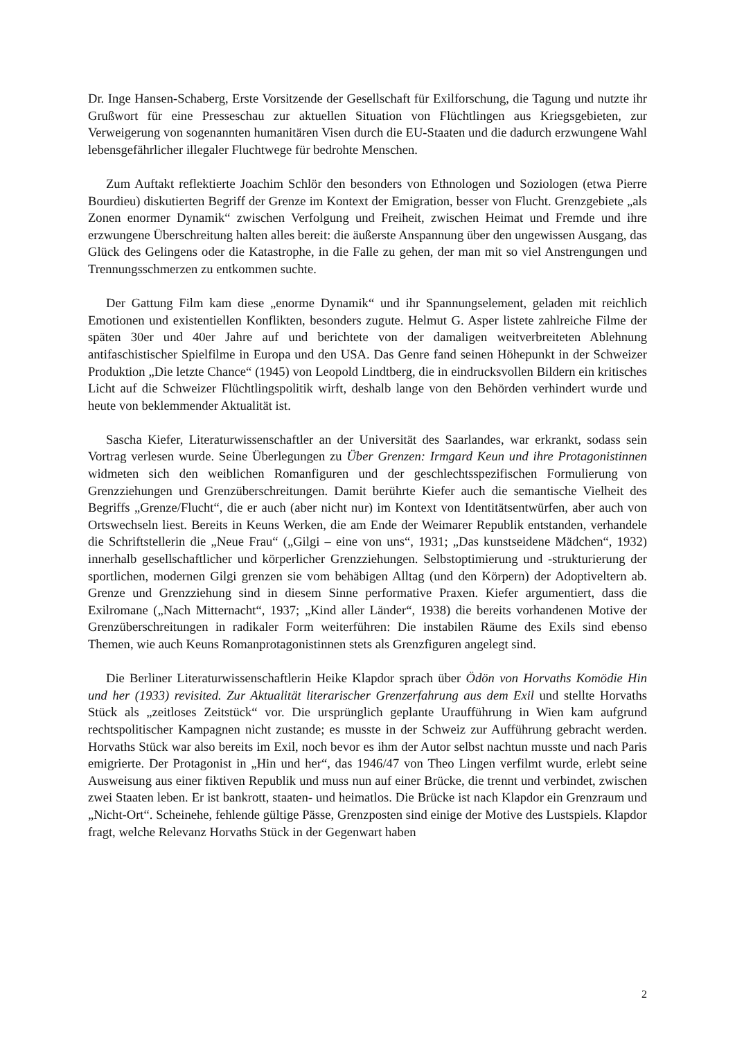Dr. Inge Hansen-Schaberg, Erste Vorsitzende der Gesellschaft für Exilforschung, die Tagung und nutzte ihr Grußwort für eine Presseschau zur aktuellen Situation von Flüchtlingen aus Kriegsgebieten, zur Verweigerung von sogenannten humanitären Visen durch die EU-Staaten und die dadurch erzwungene Wahl lebensgefährlicher illegaler Fluchtwege für bedrohte Menschen.
Zum Auftakt reflektierte Joachim Schlör den besonders von Ethnologen und Soziologen (etwa Pierre Bourdieu) diskutierten Begriff der Grenze im Kontext der Emigration, besser von Flucht. Grenzgebiete „als Zonen enormer Dynamik“ zwischen Verfolgung und Freiheit, zwischen Heimat und Fremde und ihre erzwungene Überschreitung halten alles bereit: die äußerste Anspannung über den ungewissen Ausgang, das Glück des Gelingens oder die Katastrophe, in die Falle zu gehen, der man mit so viel Anstrengungen und Trennungsschmerzen zu entkommen suchte.
Der Gattung Film kam diese „enorme Dynamik“ und ihr Spannungselement, geladen mit reichlich Emotionen und existentiellen Konflikten, besonders zugute. Helmut G. Asper listete zahlreiche Filme der späten 30er und 40er Jahre auf und berichtete von der damaligen weitverbreiteten Ablehnung antifaschistischer Spielfilme in Europa und den USA. Das Genre fand seinen Höhepunkt in der Schweizer Produktion „Die letzte Chance“ (1945) von Leopold Lindtberg, die in eindrucksvollen Bildern ein kritisches Licht auf die Schweizer Flüchtlingspolitik wirft, deshalb lange von den Behörden verhindert wurde und heute von beklemmender Aktualität ist.
Sascha Kiefer, Literaturwissenschaftler an der Universität des Saarlandes, war erkrankt, sodass sein Vortrag verlesen wurde. Seine Überlegungen zu Über Grenzen: Irmgard Keun und ihre Protagonistinnen widmeten sich den weiblichen Romanfiguren und der geschlechtsspezifischen Formulierung von Grenzziehungen und Grenzüberschreitungen. Damit berührte Kiefer auch die semantische Vielheit des Begriffs „Grenze/Flucht“, die er auch (aber nicht nur) im Kontext von Identitätsentwürfen, aber auch von Ortswechseln liest. Bereits in Keuns Werken, die am Ende der Weimarer Republik entstanden, verhandele die Schriftstellerin die „Neue Frau“ („Gilgi – eine von uns“, 1931; „Das kunstseidene Mädchen“, 1932) innerhalb gesellschaftlicher und körperlicher Grenzziehungen. Selbstoptimierung und -strukturierung der sportlichen, modernen Gilgi grenzen sie vom behäbigen Alltag (und den Körpern) der Adoptiveltern ab. Grenze und Grenzziehung sind in diesem Sinne performative Praxen. Kiefer argumentiert, dass die Exilromane („Nach Mitternacht“, 1937; „Kind aller Länder“, 1938) die bereits vorhandenen Motive der Grenzüberschreitungen in radikaler Form weiterführen: Die instabilen Räume des Exils sind ebenso Themen, wie auch Keuns Romanprotagonistinnen stets als Grenzfiguren angelegt sind.
Die Berliner Literaturwissenschaftlerin Heike Klapdor sprach über Ödön von Horvaths Komödie Hin und her (1933) revisited. Zur Aktualität literarischer Grenzerfahrung aus dem Exil und stellte Horvaths Stück als „zeitloses Zeitstück“ vor. Die ursprünglich geplante Uraufführung in Wien kam aufgrund rechtspolitischer Kampagnen nicht zustande; es musste in der Schweiz zur Aufführung gebracht werden. Horvaths Stück war also bereits im Exil, noch bevor es ihm der Autor selbst nachtun musste und nach Paris emigrierte. Der Protagonist in „Hin und her“, das 1946/47 von Theo Lingen verfilmt wurde, erlebt seine Ausweisung aus einer fiktiven Republik und muss nun auf einer Brücke, die trennt und verbindet, zwischen zwei Staaten leben. Er ist bankrott, staaten- und heimatlos. Die Brücke ist nach Klapdor ein Grenzraum und „Nicht-Ort“. Scheinehe, fehlende gültige Pässe, Grenzposten sind einige der Motive des Lustspiels. Klapdor fragt, welche Relevanz Horvaths Stück in der Gegenwart haben
2